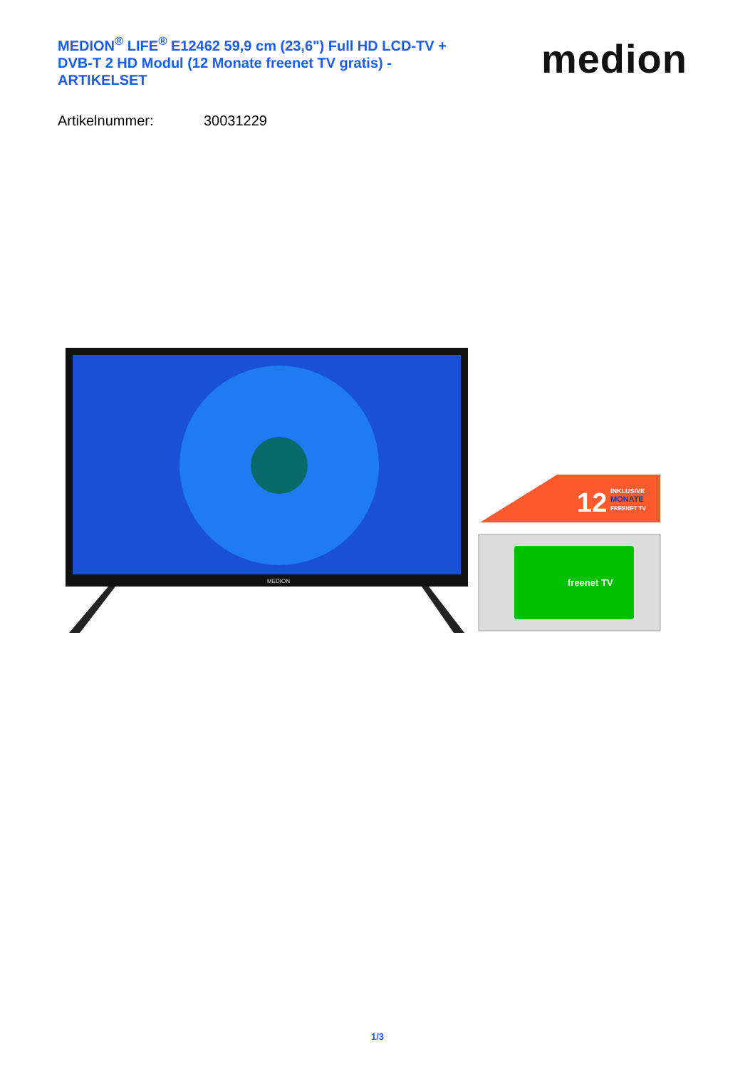MEDION<sup>®</sup> LIFE<sup>®</sup> E12462 59,9 cm (23,6") Full HD LCD-TV + DVB-T 2 HD Modul (12 Monate freenet TV gratis) - ARTIKELSET
medion
Artikelnummer: 30031229
MEDION
12
INKLUSIVE
MONATE
FREENET TV
freenet TV
1/3